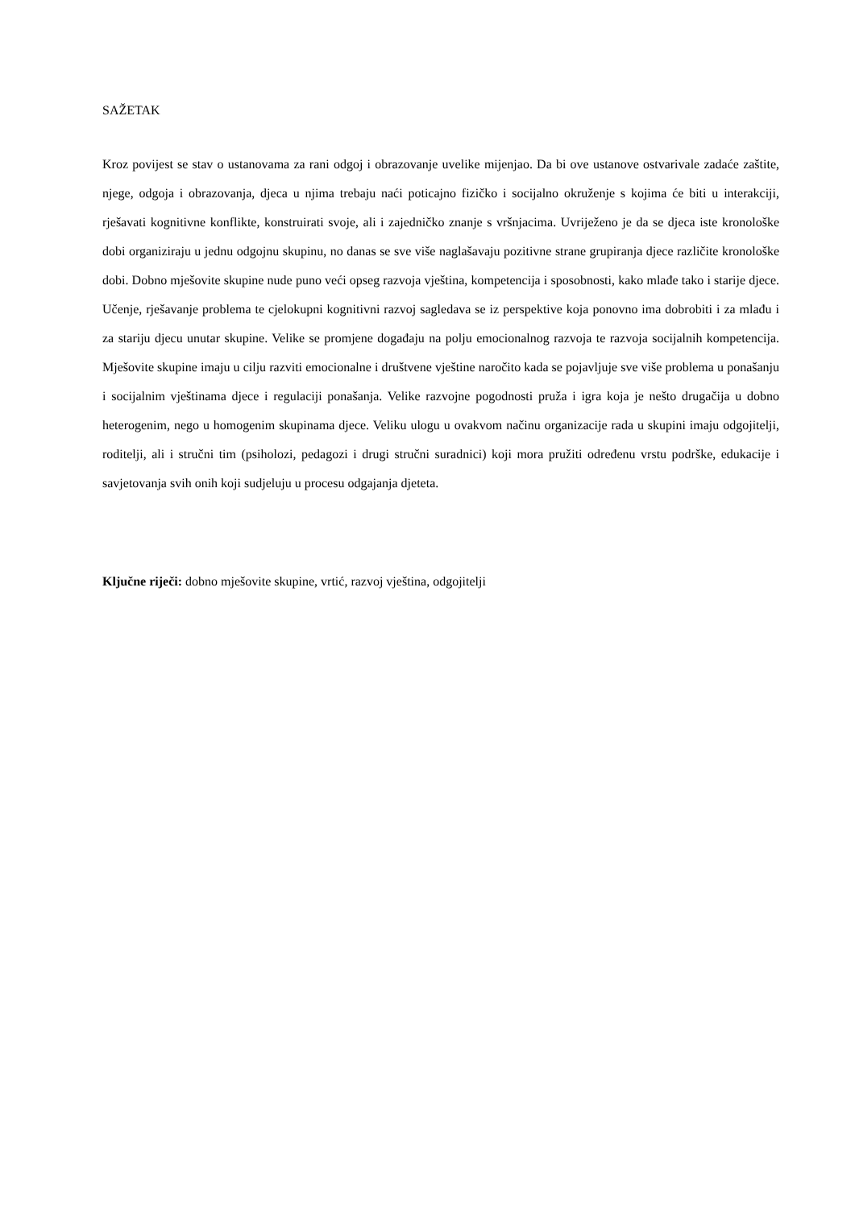SAŽETAK
Kroz povijest se stav o ustanovama za rani odgoj i obrazovanje uvelike mijenjao. Da bi ove ustanove ostvarivale zadaće zaštite, njege, odgoja i obrazovanja, djeca u njima trebaju naći poticajno fizičko i socijalno okruženje s kojima će biti u interakciji, rješavati kognitivne konflikte, konstruirati svoje, ali i zajedničko znanje s vršnjacima. Uvriježeno je da se djeca iste kronološke dobi organiziraju u jednu odgojnu skupinu, no danas se sve više naglašavaju pozitivne strane grupiranja djece različite kronološke dobi. Dobno mješovite skupine nude puno veći opseg razvoja vještina, kompetencija i sposobnosti, kako mlađe tako i starije djece. Učenje, rješavanje problema te cjelokupni kognitivni razvoj sagledava se iz perspektive koja ponovno ima dobrobiti i za mlađu i za stariju djecu unutar skupine. Velike se promjene događaju na polju emocionalnog razvoja te razvoja socijalnih kompetencija. Mješovite skupine imaju u cilju razviti emocionalne i društvene vještine naročito kada se pojavljuje sve više problema u ponašanju i socijalnim vještinama djece i regulaciji ponašanja. Velike razvojne pogodnosti pruža i igra koja je nešto drugačija u dobno heterogenim, nego u homogenim skupinama djece. Veliku ulogu u ovakvom načinu organizacije rada u skupini imaju odgojitelji, roditelji, ali i stručni tim (psiholozi, pedagozi i drugi stručni suradnici) koji mora pružiti određenu vrstu podrške, edukacije i savjetovanja svih onih koji sudjeluju u procesu odgajanja djeteta.
Ključne riječi: dobno mješovite skupine, vrtić, razvoj vještina, odgojitelji